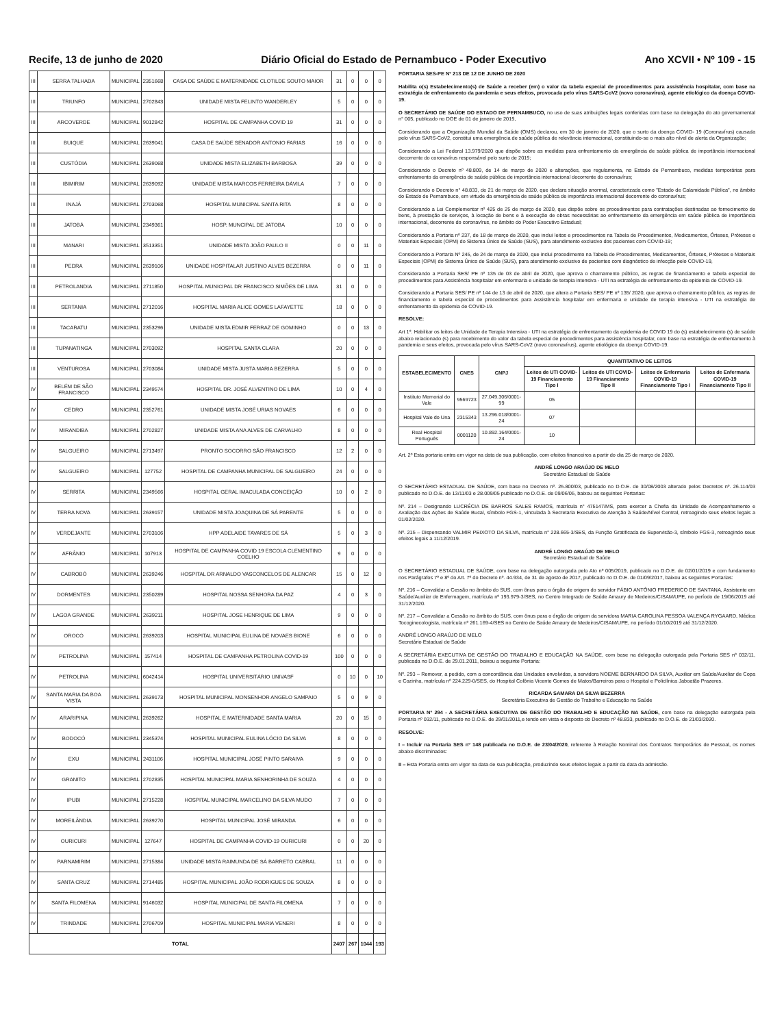Recife, 13 de junho de 2020 Diário Oficial do Estado de Pernambuco - Poder Executivo Ano XCVII • Nº 109 - 15
| III | SERRA TALHADA | MUNICIPAL | 2351668 | CASA DE SAÚDE E MATERNIDADE CLOTILDE SOUTO MAIOR | 31 | 0 | 0 | 0 |
| III | TRIUNFO | MUNICIPAL | 2702843 | UNIDADE MISTA FELINTO WANDERLEY | 5 | 0 | 0 | 0 |
| III | ARCOVERDE | MUNICIPAL | 9012842 | HOSPITAL DE CAMPANHA COVID 19 | 31 | 0 | 0 | 0 |
| III | BUIQUE | MUNICIPAL | 2639041 | CASA DE SAÚDE SENADOR ANTONIO FARIAS | 16 | 0 | 0 | 0 |
| III | CUSTÓDIA | MUNICIPAL | 2639068 | UNIDADE MISTA ELIZABETH BARBOSA | 39 | 0 | 0 | 0 |
| III | IBIMIRIM | MUNICIPAL | 2639092 | UNIDADE MISTA MARCOS FERREIRA DÁVILA | 7 | 0 | 0 | 0 |
| III | INAJÁ | MUNICIPAL | 2703068 | HOSPITAL MUNICIPAL SANTA RITA | 8 | 0 | 0 | 0 |
| III | JATOBÁ | MUNICIPAL | 2349361 | HOSP. MUNCIPAL DE JATOBA | 10 | 0 | 0 | 0 |
| III | MANARI | MUNICIPAL | 3513351 | UNIDADE MISTA JOÃO PAULO II | 0 | 0 | 11 | 0 |
| III | PEDRA | MUNICIPAL | 2639106 | UNIDADE HOSPITALAR JUSTINO ALVES BEZERRA | 0 | 0 | 11 | 0 |
| III | PETROLANDIA | MUNICIPAL | 2711850 | HOSPITAL MUNICIPAL DR FRANCISCO SIMÕES DE LIMA | 31 | 0 | 0 | 0 |
| III | SERTANIA | MUNICIPAL | 2712016 | HOSPITAL MARIA ALICE GOMES LAFAYETTE | 18 | 0 | 0 | 0 |
| III | TACARATU | MUNICIPAL | 2353296 | UNIDADE MISTA EDMIR FERRAZ DE GOMINHO | 0 | 0 | 13 | 0 |
| III | TUPANATINGA | MUNICIPAL | 2703092 | HOSPITAL SANTA CLARA | 20 | 0 | 0 | 0 |
| III | VENTUROSA | MUNICIPAL | 2703084 | UNIDADE MISTA JUSTA MARIA BEZERRA | 5 | 0 | 0 | 0 |
| IV | BELÉM DE SÃO FRANCISCO | MUNICIPAL | 2349574 | HOSPITAL DR. JOSÉ ALVENTINO DE LIMA | 10 | 0 | 4 | 0 |
| IV | CEDRO | MUNICIPAL | 2352761 | UNIDADE MISTA JOSÉ URIAS NOVAES | 6 | 0 | 0 | 0 |
| IV | MIRANDIBA | MUNICIPAL | 2702827 | UNIDADE MISTA ANA ALVES DE CARVALHO | 8 | 0 | 0 | 0 |
| IV | SALGUEIRO | MUNICIPAL | 2713497 | PRONTO SOCORRO SÃO FRANCISCO | 12 | 2 | 0 | 0 |
| IV | SALGUEIRO | MUNICIPAL | 127752 | HOSPITAL DE CAMPANHA MUNICIPAL DE SALGUEIRO | 24 | 0 | 0 | 0 |
| IV | SERRITA | MUNICIPAL | 2349566 | HOSPITAL GERAL IMACULADA CONCEIÇÃO | 10 | 0 | 2 | 0 |
| IV | TERRA NOVA | MUNICIPAL | 2639157 | UNIDADE MISTA JOAQUINA DE SÁ PARENTE | 5 | 0 | 0 | 0 |
| IV | VERDEJANTE | MUNICIPAL | 2703106 | HPP ADELAIDE TAVARES DE SÁ | 5 | 0 | 3 | 0 |
| IV | AFRÂNIO | MUNICIPAL | 107913 | HOSPITAL DE CAMPANHA COVID 19 ESCOLA CLEMENTINO COELHO | 9 | 0 | 0 | 0 |
| IV | CABROBÓ | MUNICIPAL | 2639246 | HOSPITAL DR ARNALDO VASCONCELOS DE ALENCAR | 15 | 0 | 12 | 0 |
| IV | DORMENTES | MUNICIPAL | 2350289 | HOSPITAL NOSSA SENHORA DA PAZ | 4 | 0 | 3 | 0 |
| IV | LAGOA GRANDE | MUNICIPAL | 2639211 | HOSPITAL JOSE HENRIQUE DE LIMA | 9 | 0 | 0 | 0 |
| IV | OROCÓ | MUNICIPAL | 2639203 | HOSPITAL MUNICIPAL EULINA DE NOVAES BIONE | 6 | 0 | 0 | 0 |
| IV | PETROLINA | MUNICIPAL | 157414 | HOSPITAL DE CAMPANHA PETROLINA COVID-19 | 100 | 0 | 0 | 0 |
| IV | PETROLINA | MUNICIPAL | 6042414 | HOSPITAL UNIVERSITÁRIO UNIVASF | 0 | 10 | 0 | 10 |
| IV | SANTA MARIA DA BOA VISTA | MUNICIPAL | 2639173 | HOSPITAL MUNICIPAL MONSENHOR ANGELO SAMPAIO | 5 | 0 | 9 | 0 |
| IV | ARARIPINA | MUNICIPAL | 2639262 | HOSPITAL E MATERNIDADE SANTA MARIA | 20 | 0 | 15 | 0 |
| IV | BODOCÓ | MUNICIPAL | 2345374 | HOSPITAL MUNICIPAL EULINA LÓCIO DA SILVA | 8 | 0 | 0 | 0 |
| IV | EXU | MUNICIPAL | 2431106 | HOSPITAL MUNICIPAL JOSÉ PINTO SARAIVA | 9 | 0 | 0 | 0 |
| IV | GRANITO | MUNICIPAL | 2702835 | HOSPITAL MUNICIPAL MARIA SENHORINHA DE SOUZA | 4 | 0 | 0 | 0 |
| IV | IPUBI | MUNICIPAL | 2715228 | HOSPITAL MUNICIPAL MARCELINO DA SILVA MUDO | 7 | 0 | 0 | 0 |
| IV | MOREILÂNDIA | MUNICIPAL | 2639270 | HOSPITAL MUNICIPAL JOSÉ MIRANDA | 6 | 0 | 0 | 0 |
| IV | OURICURI | MUNICIPAL | 127647 | HOSPITAL DE CAMPANHA COVID-19 OURICURI | 0 | 0 | 20 | 0 |
| IV | PARNAMIRIM | MUNICIPAL | 2715384 | UNIDADE MISTA RAIMUNDA DE SÁ BARRETO CABRAL | 11 | 0 | 0 | 0 |
| IV | SANTA CRUZ | MUNICIPAL | 2714485 | HOSPITAL MUNICIPAL JOÃO RODRIGUES DE SOUZA | 8 | 0 | 0 | 0 |
| IV | SANTA FILOMENA | MUNICIPAL | 9146032 | HOSPITAL MUNICIPAL DE SANTA FILOMENA | 7 | 0 | 0 | 0 |
| IV | TRINDADE | MUNICIPAL | 2706709 | HOSPITAL MUNICIPAL MARIA VENERI | 8 | 0 | 0 | 0 |
| TOTAL | | | | | 2407 | 267 | 1044 | 193 |
PORTARIA SES-PE Nº 213 DE 12 DE JUNHO DE 2020
Habilita o(s) Estabelecimento(s) de Saúde a receber (em) o valor da tabela especial de procedimentos para assistência hospitalar, com base na estratégia de enfrentamento da pandemia e seus efeitos, provocada pelo vírus SARS-CoV2 (novo coronavírus), agente etiológico da doença COVID-19.
O SECRETÁRIO DE SAÚDE DO ESTADO DE PERNAMBUCO, no uso de suas atribuições legais conferidas com base na delegação do ato governamental n° 005, publicado no DOE de 01 de janeiro de 2019,
Considerando que a Organização Mundial da Saúde (OMS) declarou, em 30 de janeiro de 2020, que o surto da doença COVID- 19 (Coronavírus) causada pelo vírus SARS-CoV2, constitui uma emergência de saúde pública de relevância internacional, constituindo-se o mais alto nível de alerta da Organização;
Considerando a Lei Federal 13.979/2020 que dispõe sobre as medidas para enfrentamento da emergência de saúde pública de importância internacional decorrente do coronavírus responsável pelo surto de 2019;
Considerando o Decreto nº 48.809, de 14 de março de 2020 e alterações, que regulamenta, no Estado de Pernambuco, medidas temporárias para enfrentamento da emergência de saúde pública de importância internacional decorrente do coronavírus;
Considerando o Decreto n° 48.833, de 21 de março de 2020, que declara situação anormal, caracterizada como "Estado de Calamidade Pública", no âmbito do Estado de Pernambuco, em virtude da emergência de saúde pública de importância internacional decorrente do coronavírus;
Considerando a Lei Complementar nº 425 de 25 de março de 2020, que dispõe sobre os procedimentos para contratações destinadas ao fornecimento de bens, à prestação de serviços, à locação de bens e à execução de obras necessárias ao enfrentamento da emergência em saúde pública de importância internacional, decorrente do coronavírus, no âmbito do Poder Executivo Estadual;
Considerando a Portaria nº 237, de 18 de março de 2020, que inclui leitos e procedimentos na Tabela de Procedimentos, Medicamentos, Órteses, Próteses e Materiais Especiais (OPM) do Sistema Único de Saúde (SUS), para atendimento exclusivo dos pacientes com COVID-19;
Considerando a Portaria Nº 245, de 24 de março de 2020, que inclui procedimento na Tabela de Procedimentos, Medicamentos, Órteses, Próteses e Materiais Especiais (OPM) do Sistema Único de Saúde (SUS), para atendimento exclusivo de pacientes com diagnóstico de infecção pelo COVID-19,
Considerando a Portaria SES/ PE nº 135 de 03 de abril de 2020, que aprova o chamamento público, as regras de financiamento e tabela especial de procedimentos para Assistência hospitalar em enfermaria e unidade de terapia intensiva - UTI na estratégia de enfrentamento da epidemia de COVID-19.
Considerando a Portaria SES/ PE nº 144 de 13 de abril de 2020, que altera a Portaria SES/ PE nº 135/ 2020, que aprova o chamamento público, as regras de financiamento e tabela especial de procedimentos para Assistência hospitalar em enfermaria e unidade de terapia intensiva - UTI na estratégia de enfrentamento da epidemia de COVID-19.
RESOLVE:
Art 1º. Habilitar os leitos de Unidade de Terapia Intensiva - UTI na estratégia de enfrentamento da epidemia de COVID 19 do (s) estabelecimento (s) de saúde abaixo relacionado (s) para recebimento do valor da tabela especial de procedimentos para assistência hospitalar, com base na estratégia de enfrentamento à pandemia e seus efeitos, provocada pelo vírus SARS-CoV2 (novo coronavírus), agente etiológico da doença COVID-19.
| ESTABELECIMENTO | CNES | CNPJ | QUANTITATIVO DE LEITOS | | | |
| --- | --- | --- | --- | --- | --- | --- |
| | | | Leitos de UTI COVID-19 Financiamento Tipo I | Leitos de UTI COVID-19 Financiamento Tipo II | Leitos de Enfermaria COVID-19 Financiamento Tipo I | Leitos de Enfermaria COVID-19 Financiamento Tipo II |
| Instituto Memorial do Vale | 9569723 | 27.049.306/0001-99 | 05 | | | |
| Hospital Vale do Una | 2315343 | 13.296.018/0001-24 | 07 | | | |
| Real Hospital Português | 0001120 | 10.892.164/0001-24 | 10 | | | |
Art. 2º Esta portaria entra em vigor na data de sua publicação, com efeitos financeiros a partir do dia 25 de março de 2020.
ANDRÉ LONGO ARAÚJO DE MELO
Secretário Estadual de Saúde
O SECRETÁRIO ESTADUAL DE SAÚDE, com base no Decreto nº. 25.800/03, publicado no D.O.E. de 30/08/2003 alterado pelos Decretos nº. 26.114/03 publicado no D.O.E. de 13/11/03 e 28.009/05 publicado no D.O.E. de 09/06/05, baixou as seguintes Portarias:
Nº. 214 – Designando LUCRÉCIA DE BARROS SALES RAMOS, matrícula n° 475147/MS, para exercer a Chefia da Unidade de Acompanhamento e Avaliação das Ações de Saúde Bucal, símbolo FGS-1, vinculada à Secretaria Executiva de Atenção à Saúde/Nível Central, retroagindo seus efeitos legais a 01/02/2020.
Nº. 215 – Dispensando VALMIR PEIXOTO DA SILVA, matrícula n° 228.665-3/SES, da Função Gratificada de Supervisão-3, símbolo FGS-3, retroagindo seus efeitos legais a 11/12/2019.
ANDRÉ LONGO ARAÚJO DE MELO
Secretário Estadual de Saúde
O SECRETÁRIO ESTADUAL DE SAÚDE, com base na delegação outorgada pelo Ato nº 005/2019, publicado no D.O.E. de 02/01/2019 e com fundamento nos Parágrafos 7º e 8º do Art. 7º do Decreto nº. 44.934, de 31 de agosto de 2017, publicado no D.O.E. de 01/09/2017, baixou as seguintes Portarias:
Nº. 216 – Convalidar a Cessão no âmbito do SUS, com ônus para o órgão de origem do servidor FÁBIO ANTÔNIO FREDERICO DE SANTANA, Assistente em Saúde/Auxiliar de Enfermagem, matrícula nº 193.979-3/SES, no Centro Integrado de Saúde Amaury de Medeiros/CISAM/UPE, no período de 19/06/2019 até 31/12/2020.
Nº. 217 – Convalidar a Cessão no âmbito do SUS, com ônus para o órgão de origem da servidora MARIA CAROLINA PESSOA VALENÇA RYGAARD, Médica Tocoginecologista, matrícula nº 261.169-4/SES no Centro de Saúde Amaury de Medeiros/CISAM/UPE, no período 01/10/2019 até 31/12/2020.
ANDRÉ LONGO ARAÚJO DE MELO
Secretário Estadual de Saúde
A SECRETÁRIA EXECUTIVA DE GESTÃO DO TRABALHO E EDUCAÇÃO NA SAÚDE, com base na delegação outorgada pela Portaria SES nº 032/11, publicada no D.O.E. de 29.01.2011, baixou a seguinte Portaria:
Nº. 293 – Remover, a pedido, com a concordância das Unidades envolvidas, a servidora NOEME BERNARDO DA SILVA, Auxiliar em Saúde/Auxiliar de Copa e Cozinha, matrícula nº 224.229-0/SES, do Hospital Colônia Vicente Gomes de Matos/Barreiros para o Hospital e Policlínica Jaboatão Prazeres.
RICARDA SAMARA DA SILVA BEZERRA
Secretária Executiva de Gestão do Trabalho e Educação na Saúde
PORTARIA Nº 294 - A SECRETÁRIA EXECUTIVA DE GESTÃO DO TRABALHO E EDUCAÇÃO NA SAÚDE, com base na delegação outorgada pela Portaria nº 032/11, publicado no D.O.E. de 29/01/2011,e tendo em vista o disposto do Decreto nº 48.833, publicado no D.O.E. de 21/03/2020.
RESOLVE:
I – Incluir na Portaria SES nº 148 publicada no D.O.E. de 23/04/2020, referente à Relação Nominal dos Contratos Temporários de Pessoal, os nomes abaixo discriminados:
II – Esta Portaria entra em vigor na data de sua publicação, produzindo seus efeitos legais a partir da data da admissão.